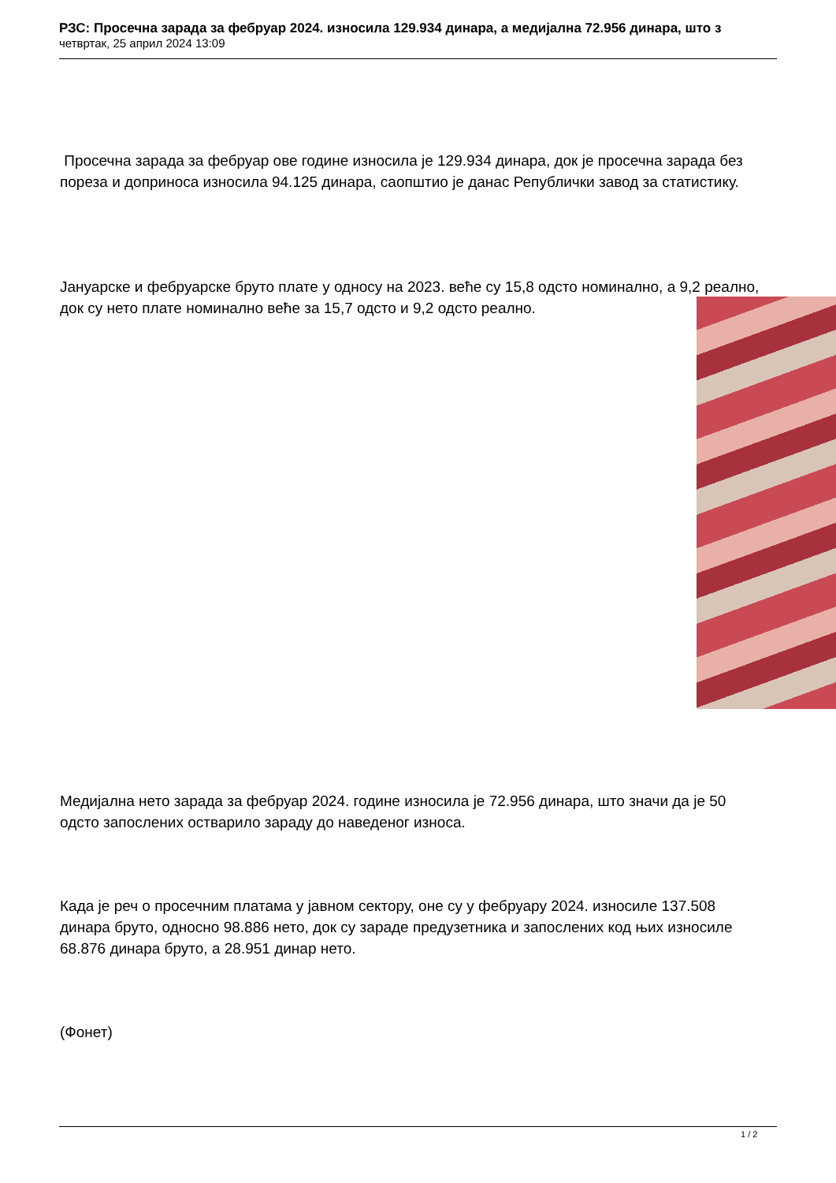РЗС: Просечна зарада за фебруар 2024. износила 129.934 динара, а медијална 72.956 динара, што з
четвртак, 25 април 2024 13:09
Просечна зарада за фебруар ове године износила је 129.934 динара, док је просечна зарада без пореза и доприноса износила 94.125 динара, саопштио је данас Републички завод за статистику.
Јануарске и фебруарске бруто плате у односу на 2023. веће су 15,8 одсто номинално, а 9,2 реално, док су нето плате номинално веће за 15,7 одсто и 9,2 одсто реално.
Медијална нето зарада за фебруар 2024. године износила је 72.956 динара, што значи да је 50 одсто запослених остварило зараду до наведеног износа.
Када је реч о просечним платама у јавном сектору, оне су у фебруару 2024. износиле 137.508 динара бруто, односно 98.886 нето, док су зараде предузетника и запослених код њих износиле 68.876 динара бруто, а 28.951 динар нето.
(Фонет)
1 / 2